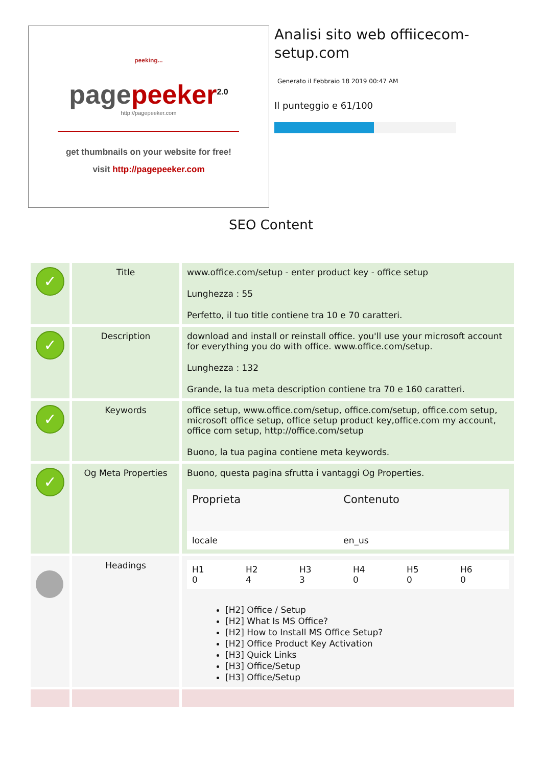peeking...
page peeker<sup>2.0</sup>
http://pagepeeker.com
get thumbnails on your website for free!
visit http://pagepeeker.com
Analisi sito web offiicecom-setup.com
Generato il Febbraio 18 2019 00:47 AM
Il punteggio e 61/100
SEO Content
| ✓ | Title | www.office.com/setup - enter product key - office setup Lunghezza : 55 Perfetto, il tuo title contiene tra 10 e 70 caratteri. |
| ✓ | Description | download and install or reinstall office. you'll use your microsoft account for everything you do with office. www.office.com/setup. Lunghezza : 132 Grande, la tua meta description contiene tra 70 e 160 caratteri. |
| ✓ | Keywords | office setup, www.office.com/setup, office.com/setup, office.com setup, microsoft office setup, office setup product key,office.com my account, office com setup, http://office.com/setup Buono, la tua pagina contiene meta keywords. |
| ✓ | Og Meta Properties | Buono, questa pagina sfrutta i vantaggi Og Properties. / Proprieta / Contenuto / / --- / --- / / locale / en_us / |
| | Headings | / H1 0 / H2 4 / H3 3 / H4 0 / H5 0 / H6 0 / [H2] Office / Setup [H2] What Is MS Office? [H2] How to Install MS Office Setup? [H2] Office Product Key Activation [H3] Quick Links [H3] Office/Setup [H3] Office/Setup |